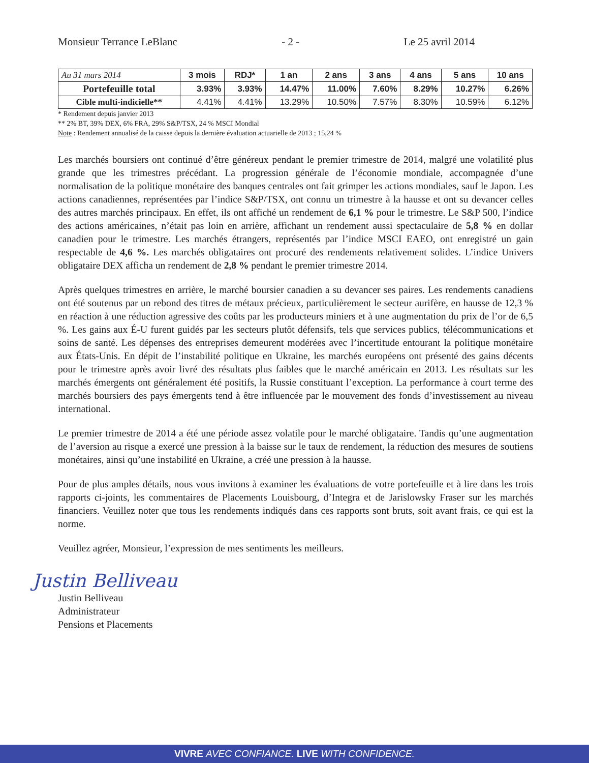Monsieur Terrance LeBlanc - 2 - Le 25 avril 2014
| Au 31 mars 2014 | 3 mois | RDJ* | 1 an | 2 ans | 3 ans | 4 ans | 5 ans | 10 ans |
| --- | --- | --- | --- | --- | --- | --- | --- | --- |
| Portefeuille total | 3.93% | 3.93% | 14.47% | 11.00% | 7.60% | 8.29% | 10.27% | 6.26% |
| Cible multi-indicielle** | 4.41% | 4.41% | 13.29% | 10.50% | 7.57% | 8.30% | 10.59% | 6.12% |
* Rendement depuis janvier 2013
** 2% BT, 39% DEX, 6% FRA, 29% S&P/TSX, 24 % MSCI Mondial
Note : Rendement annualisé de la caisse depuis la dernière évaluation actuarielle de 2013 ; 15,24 %
Les marchés boursiers ont continué d’être généreux pendant le premier trimestre de 2014, malgré une volatilité plus grande que les trimestres précédant. La progression générale de l’économie mondiale, accompagnée d’une normalisation de la politique monétaire des banques centrales ont fait grimper les actions mondiales, sauf le Japon. Les actions canadiennes, représentées par l’indice S&P/TSX, ont connu un trimestre à la hausse et ont su devancer celles des autres marchés principaux. En effet, ils ont affiché un rendement de 6,1 % pour le trimestre. Le S&P 500, l’indice des actions américaines, n’était pas loin en arrière, affichant un rendement aussi spectaculaire de 5,8 % en dollar canadien pour le trimestre. Les marchés étrangers, représentés par l’indice MSCI EAEO, ont enregistré un gain respectable de 4,6 %. Les marchés obligataires ont procuré des rendements relativement solides. L’indice Univers obligataire DEX afficha un rendement de 2,8 % pendant le premier trimestre 2014.
Après quelques trimestres en arrière, le marché boursier canadien a su devancer ses paires. Les rendements canadiens ont été soutenus par un rebond des titres de métaux précieux, particulièrement le secteur aurifère, en hausse de 12,3 % en réaction à une réduction agressive des coûts par les producteurs miniers et à une augmentation du prix de l’or de 6,5 %. Les gains aux É-U furent guidés par les secteurs plutôt défensifs, tels que services publics, télécommunications et soins de santé. Les dépenses des entreprises demeurent modérées avec l’incertitude entourant la politique monétaire aux États-Unis. En dépit de l’instabilité politique en Ukraine, les marchés européens ont présenté des gains décents pour le trimestre après avoir livré des résultats plus faibles que le marché américain en 2013. Les résultats sur les marchés émergents ont généralement été positifs, la Russie constituant l’exception. La performance à court terme des marchés boursiers des pays émergents tend à être influencée par le mouvement des fonds d’investissement au niveau international.
Le premier trimestre de 2014 a été une période assez volatile pour le marché obligataire. Tandis qu’une augmentation de l’aversion au risque a exercé une pression à la baisse sur le taux de rendement, la réduction des mesures de soutiens monétaires, ainsi qu’une instabilité en Ukraine, a créé une pression à la hausse.
Pour de plus amples détails, nous vous invitons à examiner les évaluations de votre portefeuille et à lire dans les trois rapports ci-joints, les commentaires de Placements Louisbourg, d’Integra et de Jarislowsky Fraser sur les marchés financiers. Veuillez noter que tous les rendements indiqués dans ces rapports sont bruts, soit avant frais, ce qui est la norme.
Veuillez agréer, Monsieur, l’expression de mes sentiments les meilleurs.
Justin Belliveau
Justin Belliveau
Administrateur
Pensions et Placements
VIVRE AVEC CONFIANCE. LIVE WITH CONFIDENCE.